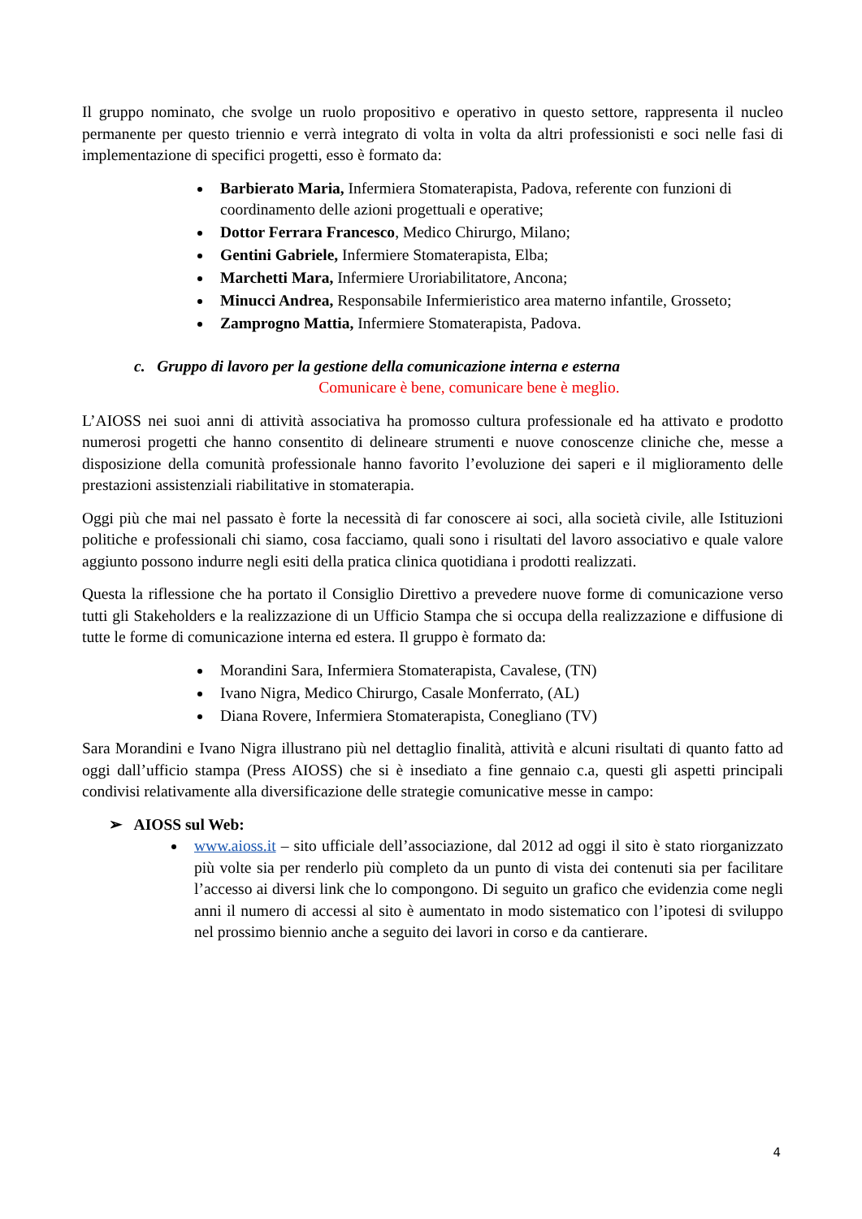Il gruppo nominato, che svolge un ruolo propositivo e operativo in questo settore, rappresenta il nucleo permanente per questo triennio e verrà integrato di volta in volta da altri professionisti e soci nelle fasi di implementazione di specifici progetti, esso è formato da:
Barbierato Maria, Infermiera Stomaterapista, Padova, referente con funzioni di coordinamento delle azioni progettuali e operative;
Dottor Ferrara Francesco, Medico Chirurgo, Milano;
Gentini Gabriele, Infermiere Stomaterapista, Elba;
Marchetti Mara, Infermiere Uroriabilitatore, Ancona;
Minucci Andrea, Responsabile Infermieristico area materno infantile, Grosseto;
Zamprogno Mattia, Infermiere Stomaterapista, Padova.
c. Gruppo di lavoro per la gestione della comunicazione interna e esterna
Comunicare è bene, comunicare bene è meglio.
L’AIOSS nei suoi anni di attività associativa ha promosso cultura professionale ed ha attivato e prodotto numerosi progetti che hanno consentito di delineare strumenti e nuove conoscenze cliniche che, messe a disposizione della comunità professionale hanno favorito l’evoluzione dei saperi e il miglioramento delle prestazioni assistenziali riabilitative in stomaterapia.
Oggi più che mai nel passato è forte la necessità di far conoscere ai soci, alla società civile, alle Istituzioni politiche e professionali chi siamo, cosa facciamo, quali sono i risultati del lavoro associativo e quale valore aggiunto possono indurre negli esiti della pratica clinica quotidiana i prodotti realizzati.
Questa la riflessione che ha portato il Consiglio Direttivo a prevedere nuove forme di comunicazione verso tutti gli Stakeholders e la realizzazione di un Ufficio Stampa che si occupa della realizzazione e diffusione di tutte le forme di comunicazione interna ed estera. Il gruppo è formato da:
Morandini Sara, Infermiera Stomaterapista, Cavalese, (TN)
Ivano Nigra, Medico Chirurgo, Casale Monferrato, (AL)
Diana Rovere, Infermiera Stomaterapista, Conegliano (TV)
Sara Morandini e Ivano Nigra illustrano più nel dettaglio finalità, attività e alcuni risultati di quanto fatto ad oggi dall’ufficio stampa (Press AIOSS) che si è insediato a fine gennaio c.a, questi gli aspetti principali condivisi relativamente alla diversificazione delle strategie comunicative messe in campo:
➢ AIOSS sul Web:
www.aioss.it – sito ufficiale dell’associazione, dal 2012 ad oggi il sito è stato riorganizzato più volte sia per renderlo più completo da un punto di vista dei contenuti sia per facilitare l’accesso ai diversi link che lo compongono. Di seguito un grafico che evidenzia come negli anni il numero di accessi al sito è aumentato in modo sistematico con l’ipotesi di sviluppo nel prossimo biennio anche a seguito dei lavori in corso e da cantierare.
4